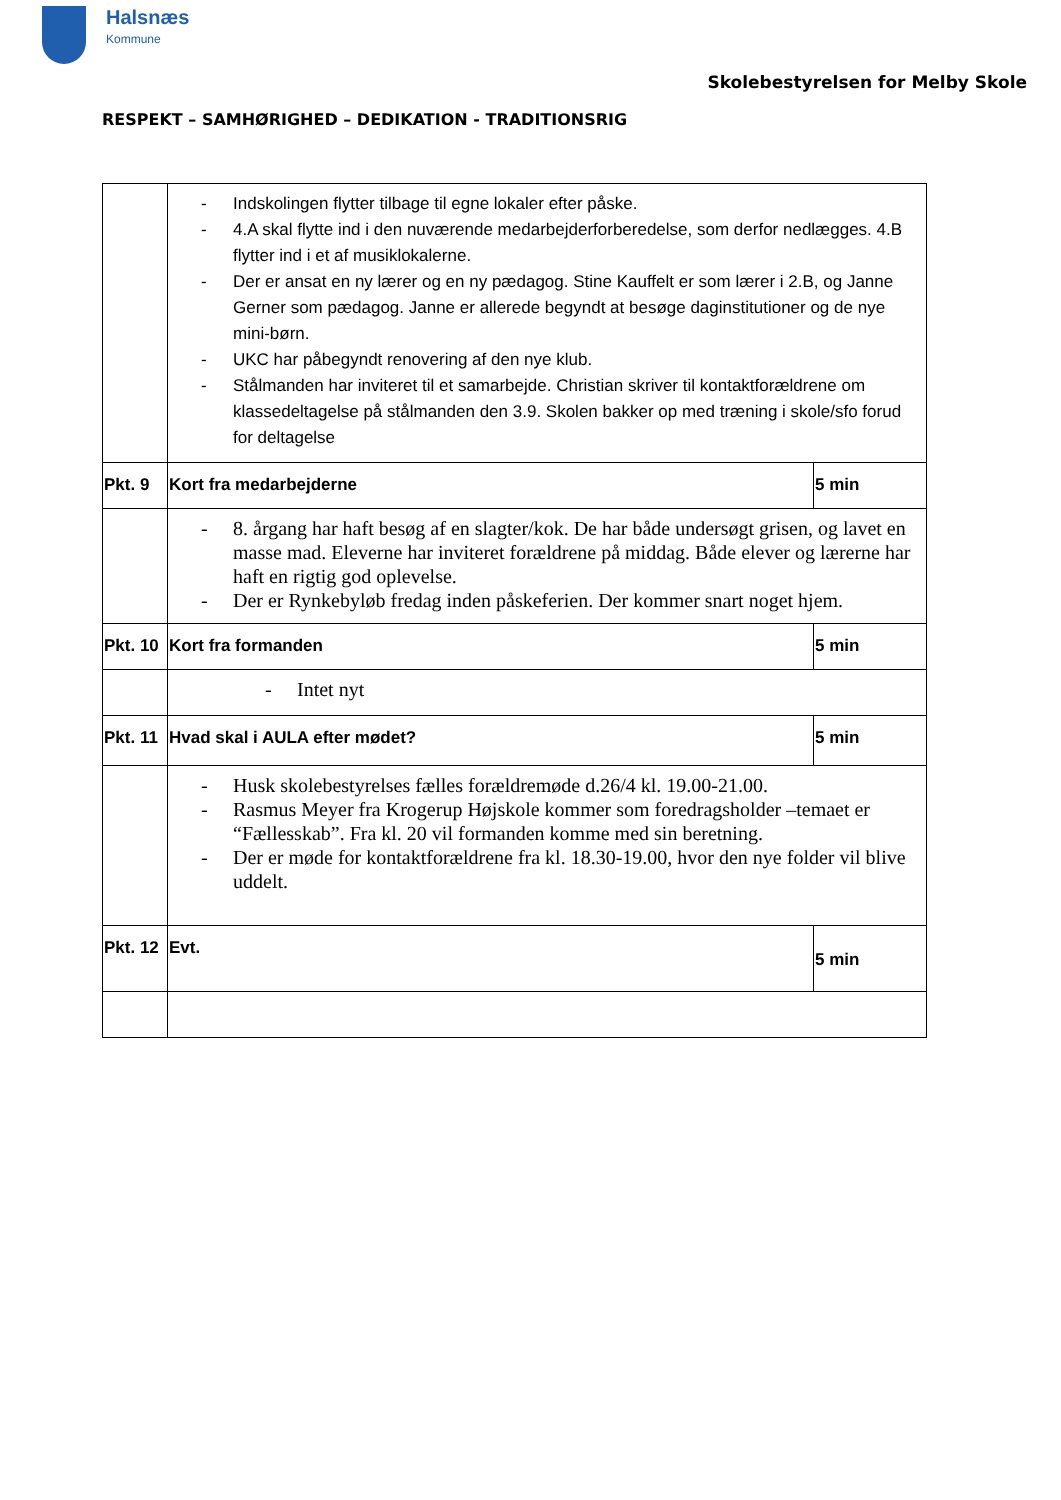Halsnæs
Kommune
Skolebestyrelsen for Melby Skole
RESPEKT – SAMHØRIGHED – DEDIKATION - TRADITIONSRIG
| | - Indskolingen flytter tilbage til egne lokaler efter påske. - 4.A skal flytte ind i den nuværende medarbejderforberedelse, som derfor nedlægges. 4.B flytter ind i et af musiklokalerne. - Der er ansat en ny lærer og en ny pædagog. Stine Kauffelt er som lærer i 2.B, og Janne Gerner som pædagog. Janne er allerede begyndt at besøge daginstitutioner og de nye mini-børn. - UKC har påbegyndt renovering af den nye klub. - Stålmanden har inviteret til et samarbejde. Christian skriver til kontaktforældrene om klassedeltagelse på stålmanden den 3.9. Skolen bakker op med træning i skole/sfo forud for deltagelse | |
| Pkt. 9 | Kort fra medarbejderne | 5 min |
| | - 8. årgang har haft besøg af en slagter/kok. De har både undersøgt grisen, og lavet en masse mad. Eleverne har inviteret forældrene på middag. Både elever og lærerne har haft en rigtig god oplevelse. - Der er Rynkebyløb fredag inden påskeferien. Der kommer snart noget hjem. | |
| Pkt. 10 | Kort fra formanden | 5 min |
| | - Intet nyt | |
| Pkt. 11 | Hvad skal i AULA efter mødet? | 5 min |
| | - Husk skolebestyrelses fælles forældremøde d.26/4 kl. 19.00-21.00. - Rasmus Meyer fra Krogerup Højskole kommer som foredragsholder –temaet er “Fællesskab”. Fra kl. 20 vil formanden komme med sin beretning. - Der er møde for kontaktforældrene fra kl. 18.30-19.00, hvor den nye folder vil blive uddelt. | |
| Pkt. 12 | Evt. | 5 min |